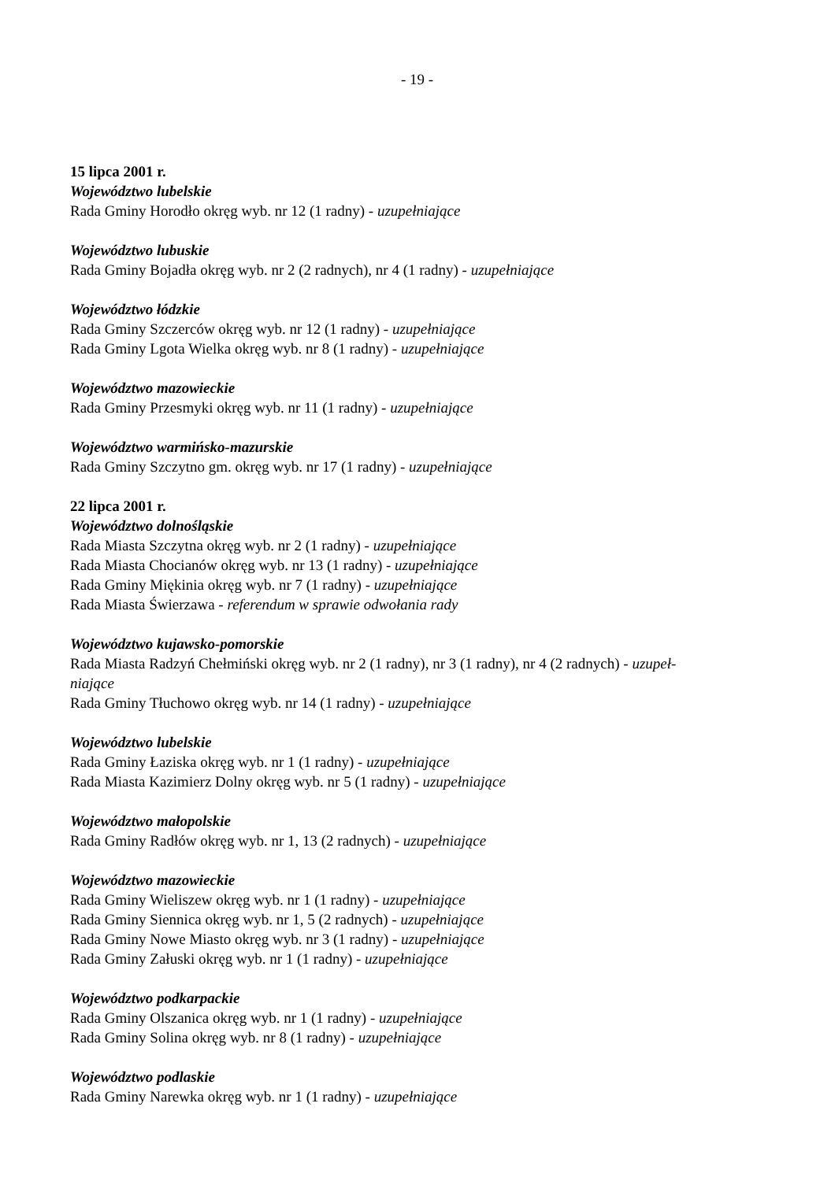- 19 -
15 lipca 2001 r.
Województwo lubelskie
Rada Gminy Horodło okręg wyb. nr 12 (1 radny) - uzupełniające
Województwo lubuskie
Rada Gminy Bojadła okręg wyb. nr 2 (2 radnych), nr 4 (1 radny) - uzupełniające
Województwo łódzkie
Rada Gminy Szczerców okręg wyb. nr 12 (1 radny) - uzupełniające
Rada Gminy Lgota Wielka okręg wyb. nr 8 (1 radny) - uzupełniające
Województwo mazowieckie
Rada Gminy Przesmyki okręg wyb. nr 11 (1 radny) - uzupełniające
Województwo warmińsko-mazurskie
Rada Gminy Szczytno gm. okręg wyb. nr 17 (1 radny) - uzupełniające
22 lipca 2001 r.
Województwo dolnośląskie
Rada Miasta Szczytna okręg wyb. nr 2 (1 radny) - uzupełniające
Rada Miasta Chocianów okręg wyb. nr 13 (1 radny) - uzupełniające
Rada Gminy Miękinia okręg wyb. nr 7 (1 radny) - uzupełniające
Rada Miasta Świerzawa - referendum w sprawie odwołania rady
Województwo kujawsko-pomorskie
Rada Miasta Radzyń Chełmiński okręg wyb. nr 2 (1 radny), nr 3 (1 radny), nr 4 (2 radnych) - uzupeł-
niające
Rada Gminy Tłuchowo okręg wyb. nr 14 (1 radny) - uzupełniające
Województwo lubelskie
Rada Gminy Łaziska okręg wyb. nr 1 (1 radny) - uzupełniające
Rada Miasta Kazimierz Dolny okręg wyb. nr 5 (1 radny) - uzupełniające
Województwo małopolskie
Rada Gminy Radłów okręg wyb. nr 1, 13 (2 radnych) - uzupełniające
Województwo mazowieckie
Rada Gminy Wieliszew okręg wyb. nr 1 (1 radny) - uzupełniające
Rada Gminy Siennica okręg wyb. nr 1, 5 (2 radnych) - uzupełniające
Rada Gminy Nowe Miasto okręg wyb. nr 3 (1 radny) - uzupełniające
Rada Gminy Załuski okręg wyb. nr 1 (1 radny) - uzupełniające
Województwo podkarpackie
Rada Gminy Olszanica okręg wyb. nr 1 (1 radny) - uzupełniające
Rada Gminy Solina okręg wyb. nr 8 (1 radny) - uzupełniające
Województwo podlaskie
Rada Gminy Narewka okręg wyb. nr 1 (1 radny) - uzupełniające